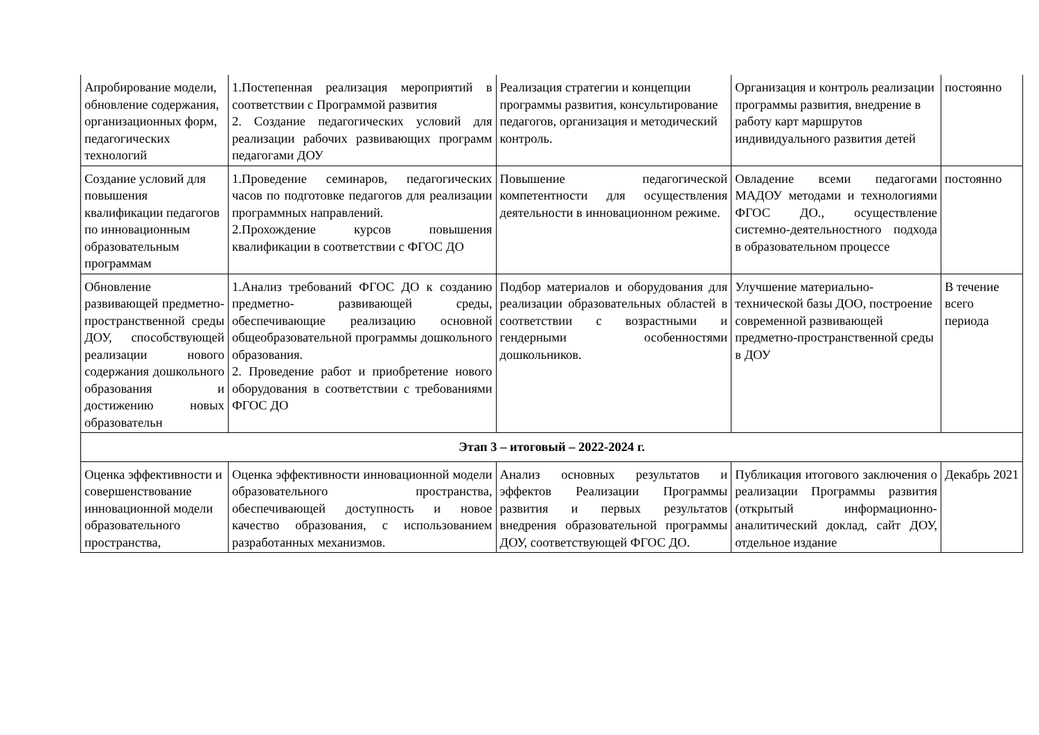| Апробирование модели, обновление содержания, организационных форм, педагогических технологий | 1.Постепенная реализация мероприятий в соответствии с Программой развития 2. Создание педагогических условий для реализации рабочих развивающих программ педагогами ДОУ | Реализация стратегии и концепции программы развития, консультирование педагогов, организация и методический контроль. | Организация и контроль реализации программы развития, внедрение в работу карт маршрутов индивидуального развития детей | постоянно |
| Создание условий для повышения квалификации педагогов по инновационным образовательным программам | 1.Проведение семинаров, педагогических часов по подготовке педагогов для реализации программных направлений. 2.Прохождение курсов повышения квалификации в соответствии с ФГОС ДО | Повышение педагогической компетентности для осуществления деятельности в инновационном режиме. | Овладение всеми педагогами МАДОУ методами и технологиями ФГОС ДО., осуществление системно-деятельностного подхода в образовательном процессе | постоянно |
| Обновление развивающей предметно-пространственной среды ДОУ, способствующей реализации нового содержания дошкольного образования и достижению новых образовательн | 1.Анализ требований ФГОС ДО к созданию предметно- развивающей среды, обеспечивающие реализацию основной общеобразовательной программы дошкольного образования. 2. Проведение работ и приобретение нового оборудования в соответствии с требованиями ФГОС ДО | Подбор материалов и оборудования для реализации образовательных областей в соответствии с возрастными и гендерными особенностями дошкольников. | Улучшение материально-технической базы ДОО, построение современной развивающей предметно-пространственной среды в ДОУ | В течение всего периода |
| Этап 3 – итоговый – 2022-2024 г. | | | | |
| Оценка эффективности и совершенствование инновационной модели образовательного пространства, | Оценка эффективности инновационной модели образовательного пространства, обеспечивающей доступность и новое качество образования, с использованием разработанных механизмов. | Анализ основных результатов и эффектов Реализации Программы развития и первых результатов внедрения образовательной программы ДОУ, соответствующей ФГОС ДО. | Публикация итогового заключения о реализации Программы развития (открытый информационно-аналитический доклад, сайт ДОУ, отдельное издание | Декабрь 2021 |